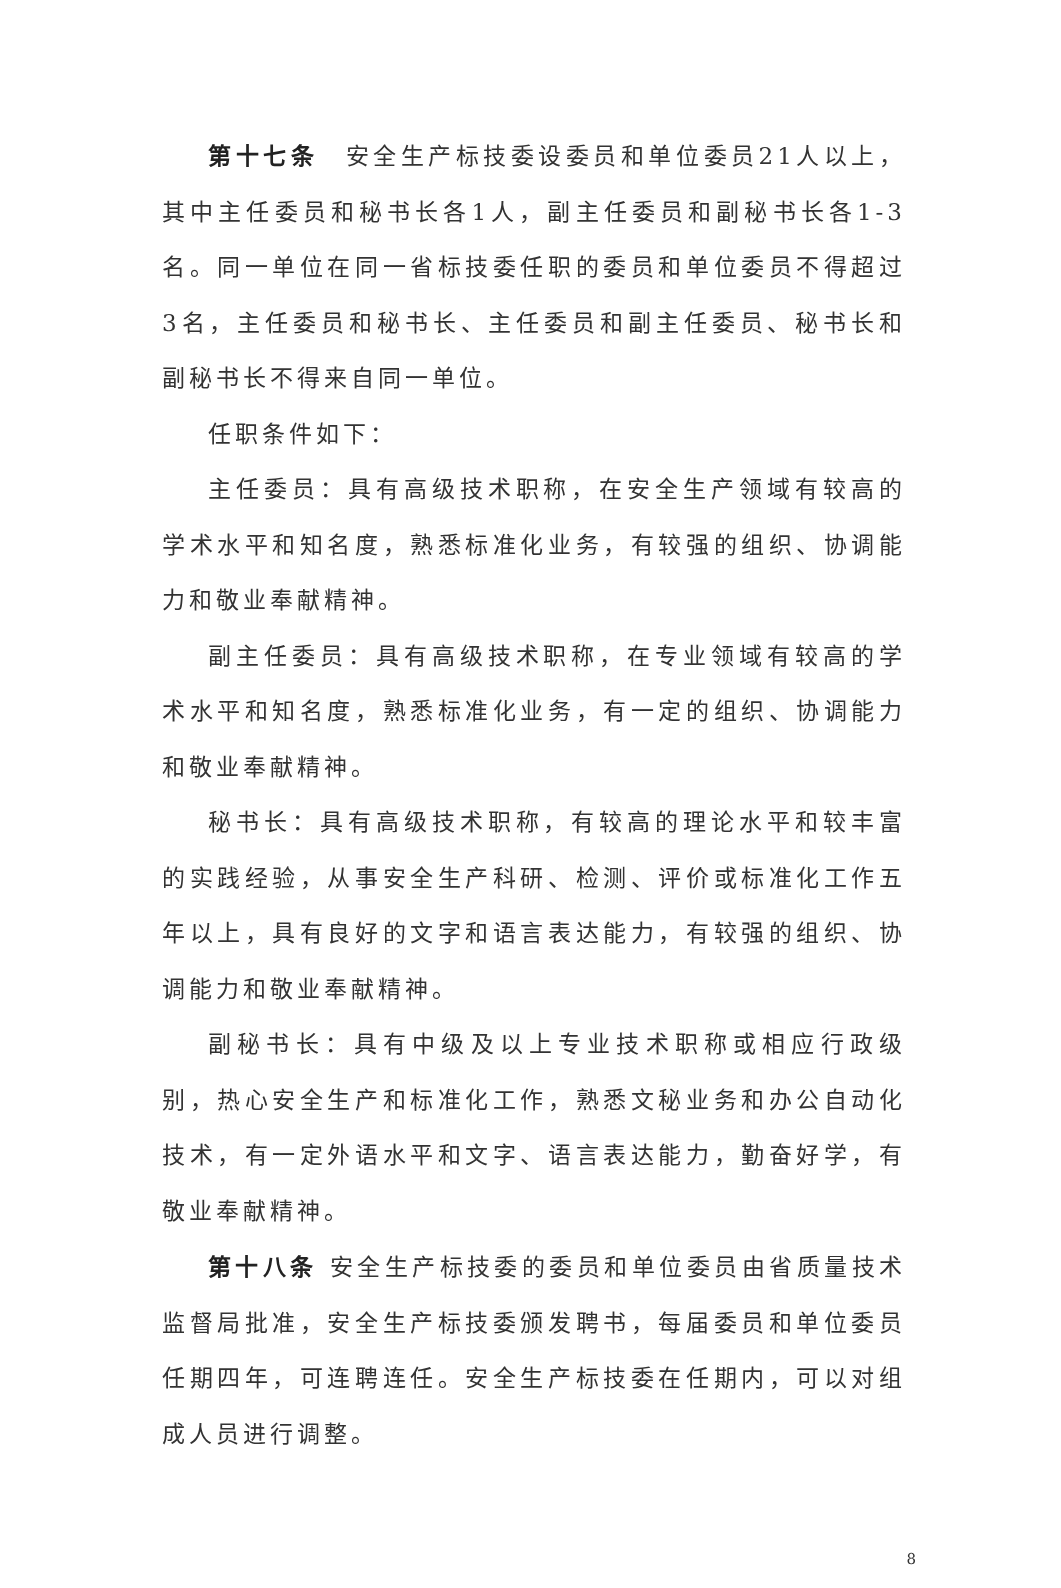第十七条　安全生产标技委设委员和单位委员21人以上，其中主任委员和秘书长各1人，副主任委员和副秘书长各1-3名。同一单位在同一省标技委任职的委员和单位委员不得超过3名，主任委员和秘书长、主任委员和副主任委员、秘书长和副秘书长不得来自同一单位。
任职条件如下：
主任委员：具有高级技术职称，在安全生产领域有较高的学术水平和知名度，熟悉标准化业务，有较强的组织、协调能力和敬业奉献精神。
副主任委员：具有高级技术职称，在专业领域有较高的学术水平和知名度，熟悉标准化业务，有一定的组织、协调能力和敬业奉献精神。
秘书长：具有高级技术职称，有较高的理论水平和较丰富的实践经验，从事安全生产科研、检测、评价或标准化工作五年以上，具有良好的文字和语言表达能力，有较强的组织、协调能力和敬业奉献精神。
副秘书长：具有中级及以上专业技术职称或相应行政级别，热心安全生产和标准化工作，熟悉文秘业务和办公自动化技术，有一定外语水平和文字、语言表达能力，勤奋好学，有敬业奉献精神。
第十八条 安全生产标技委的委员和单位委员由省质量技术监督局批准，安全生产标技委颁发聘书，每届委员和单位委员任期四年，可连聘连任。安全生产标技委在任期内，可以对组成人员进行调整。
8